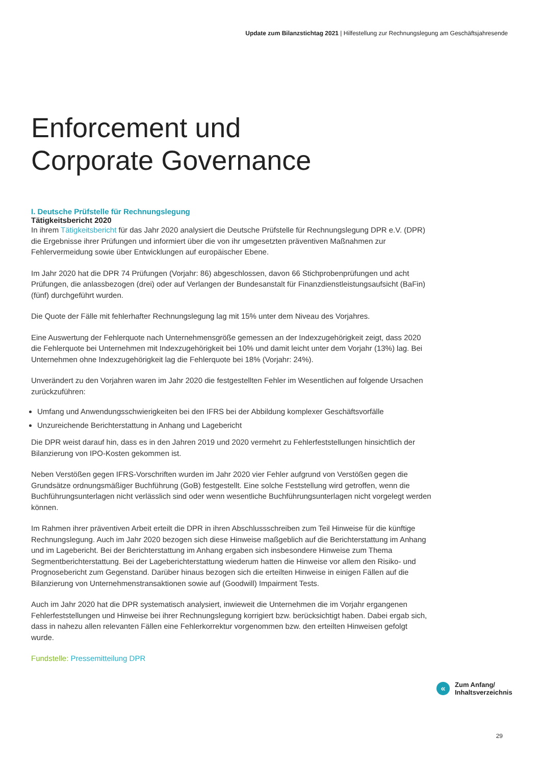Update zum Bilanzstichtag 2021 | Hilfestellung zur Rechnungslegung am Geschäftsjahresende
Enforcement und
Corporate Governance
I. Deutsche Prüfstelle für Rechnungslegung
Tätigkeitsbericht 2020
In ihrem Tätigkeitsbericht für das Jahr 2020 analysiert die Deutsche Prüfstelle für Rechnungslegung DPR e.V. (DPR) die Ergebnisse ihrer Prüfungen und informiert über die von ihr umgesetzten präventiven Maßnahmen zur Fehlervermeidung sowie über Entwicklungen auf europäischer Ebene.
Im Jahr 2020 hat die DPR 74 Prüfungen (Vorjahr: 86) abgeschlossen, davon 66 Stichprobenprüfungen und acht Prüfungen, die anlassbezogen (drei) oder auf Verlangen der Bundesanstalt für Finanzdienstleistungsaufsicht (BaFin) (fünf) durchgeführt wurden.
Die Quote der Fälle mit fehlerhafter Rechnungslegung lag mit 15% unter dem Niveau des Vorjahres.
Eine Auswertung der Fehlerquote nach Unternehmensgröße gemessen an der Indexzugehörigkeit zeigt, dass 2020 die Fehlerquote bei Unternehmen mit Indexzugehörigkeit bei 10% und damit leicht unter dem Vorjahr (13%) lag. Bei Unternehmen ohne Indexzugehörigkeit lag die Fehlerquote bei 18% (Vorjahr: 24%).
Unverändert zu den Vorjahren waren im Jahr 2020 die festgestellten Fehler im Wesentlichen auf folgende Ursachen zurückzuführen:
Umfang und Anwendungsschwierigkeiten bei den IFRS bei der Abbildung komplexer Geschäftsvorfälle
Unzureichende Berichterstattung in Anhang und Lagebericht
Die DPR weist darauf hin, dass es in den Jahren 2019 und 2020 vermehrt zu Fehlerfeststellungen hinsichtlich der Bilanzierung von IPO-Kosten gekommen ist.
Neben Verstößen gegen IFRS-Vorschriften wurden im Jahr 2020 vier Fehler aufgrund von Verstößen gegen die Grundsätze ordnungsmäßiger Buchführung (GoB) festgestellt. Eine solche Feststellung wird getroffen, wenn die Buchführungsunterlagen nicht verlässlich sind oder wenn wesentliche Buchführungsunterlagen nicht vorgelegt werden können.
Im Rahmen ihrer präventiven Arbeit erteilt die DPR in ihren Abschlussschreiben zum Teil Hinweise für die künftige Rechnungslegung. Auch im Jahr 2020 bezogen sich diese Hinweise maßgeblich auf die Berichterstattung im Anhang und im Lagebericht. Bei der Berichterstattung im Anhang ergaben sich insbesondere Hinweise zum Thema Segmentberichterstattung. Bei der Lageberichterstattung wiederum hatten die Hinweise vor allem den Risiko- und Prognosebericht zum Gegenstand. Darüber hinaus bezogen sich die erteilten Hinweise in einigen Fällen auf die Bilanzierung von Unternehmenstransaktionen sowie auf (Goodwill) Impairment Tests.
Auch im Jahr 2020 hat die DPR systematisch analysiert, inwieweit die Unternehmen die im Vorjahr ergangenen Fehlerfeststellungen und Hinweise bei ihrer Rechnungslegung korrigiert bzw. berücksichtigt haben. Dabei ergab sich, dass in nahezu allen relevanten Fällen eine Fehlerkorrektur vorgenommen bzw. den erteilten Hinweisen gefolgt wurde.
Fundstelle: Pressemitteilung DPR
«
Zum Anfang/
Inhaltsverzeichnis
29